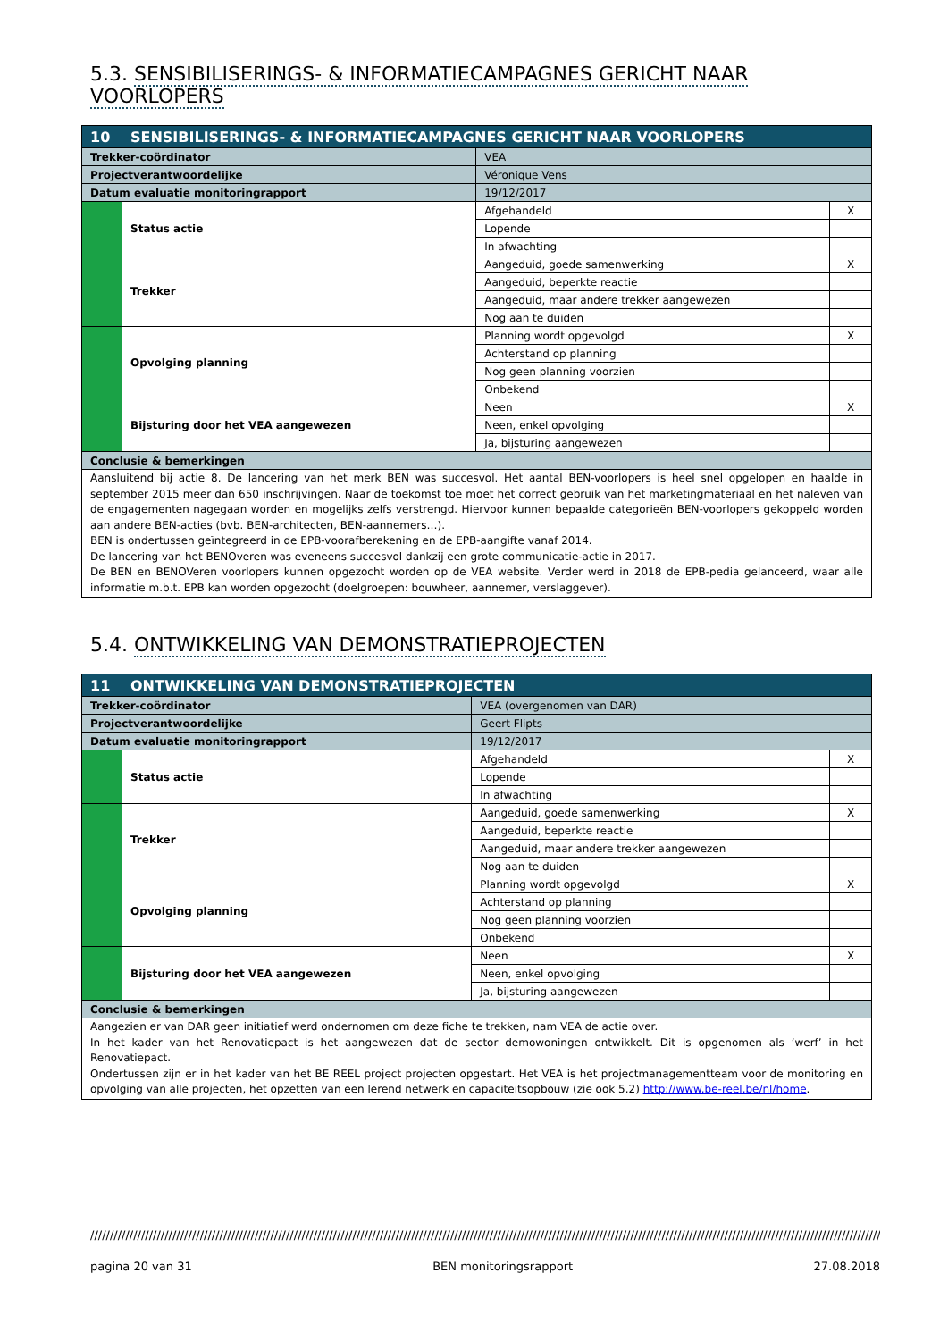5.3. SENSIBILISERINGS- & INFORMATIECAMPAGNES GERICHT NAAR VOORLOPERS
| 10 | SENSIBILISERINGS- & INFORMATIECAMPAGNES GERICHT NAAR VOORLOPERS | | | |
| Trekker-coördinator | | VEA | | |
| Projectverantwoordelijke | | Véronique Vens | | |
| Datum evaluatie monitoringrapport | | 19/12/2017 | | |
| | Status actie | | Afgehandeld | X |
| | | | Lopende | |
| | | | In afwachting | |
| | Trekker | | Aangeduid, goede samenwerking | X |
| | | | Aangeduid, beperkte reactie | |
| | | | Aangeduid, maar andere trekker aangewezen | |
| | | | Nog aan te duiden | |
| | Opvolging planning | | Planning wordt opgevolgd | X |
| | | | Achterstand op planning | |
| | | | Nog geen planning voorzien | |
| | | | Onbekend | |
| | Bijsturing door het VEA aangewezen | | Neen | X |
| | | | Neen, enkel opvolging | |
| | | | Ja, bijsturing aangewezen | |
| Conclusie & bemerkingen | | | | |
| Aansluitend bij actie 8. De lancering van het merk BEN was succesvol. Het aantal BEN-voorlopers is heel snel opgelopen en haalde in september 2015 meer dan 650 inschrijvingen. Naar de toekomst toe moet het correct gebruik van het marketingmateriaal en het naleven van de engagementen nagegaan worden en mogelijks zelfs verstrengd. Hiervoor kunnen bepaalde categorieën BEN-voorlopers gekoppeld worden aan andere BEN-acties (bvb. BEN-architecten, BEN-aannemers…). BEN is ondertussen geïntegreerd in de EPB-voorafberekening en de EPB-aangifte vanaf 2014. De lancering van het BENOveren was eveneens succesvol dankzij een grote communicatie-actie in 2017. De BEN en BENOVeren voorlopers kunnen opgezocht worden op de VEA website. Verder werd in 2018 de EPB-pedia gelanceerd, waar alle informatie m.b.t. EPB kan worden opgezocht (doelgroepen: bouwheer, aannemer, verslaggever). | | | | |
5.4. ONTWIKKELING VAN DEMONSTRATIEPROJECTEN
| 11 | ONTWIKKELING VAN DEMONSTRATIEPROJECTEN | | | |
| Trekker-coördinator | | VEA (overgenomen van DAR) | | |
| Projectverantwoordelijke | | Geert Flipts | | |
| Datum evaluatie monitoringrapport | | 19/12/2017 | | |
| | Status actie | | Afgehandeld | X |
| | | | Lopende | |
| | | | In afwachting | |
| | Trekker | | Aangeduid, goede samenwerking | X |
| | | | Aangeduid, beperkte reactie | |
| | | | Aangeduid, maar andere trekker aangewezen | |
| | | | Nog aan te duiden | |
| | Opvolging planning | | Planning wordt opgevolgd | X |
| | | | Achterstand op planning | |
| | | | Nog geen planning voorzien | |
| | | | Onbekend | |
| | Bijsturing door het VEA aangewezen | | Neen | X |
| | | | Neen, enkel opvolging | |
| | | | Ja, bijsturing aangewezen | |
| Conclusie & bemerkingen | | | | |
| Aangezien er van DAR geen initiatief werd ondernomen om deze fiche te trekken, nam VEA de actie over. In het kader van het Renovatiepact is het aangewezen dat de sector demowoningen ontwikkelt. Dit is opgenomen als ‘werf’ in het Renovatiepact. Ondertussen zijn er in het kader van het BE REEL project projecten opgestart. Het VEA is het projectmanagementteam voor de monitoring en opvolging van alle projecten, het opzetten van een lerend netwerk en capaciteitsopbouw (zie ook 5.2) http://www.be-reel.be/nl/home . | | | | |
////////////////////////////////////////////////////////////////////////////////////////////////////////////////////////////////////////////////////////////////////////////////////////////////////////////
pagina 20 van 31 BEN monitoringsrapport 27.08.2018